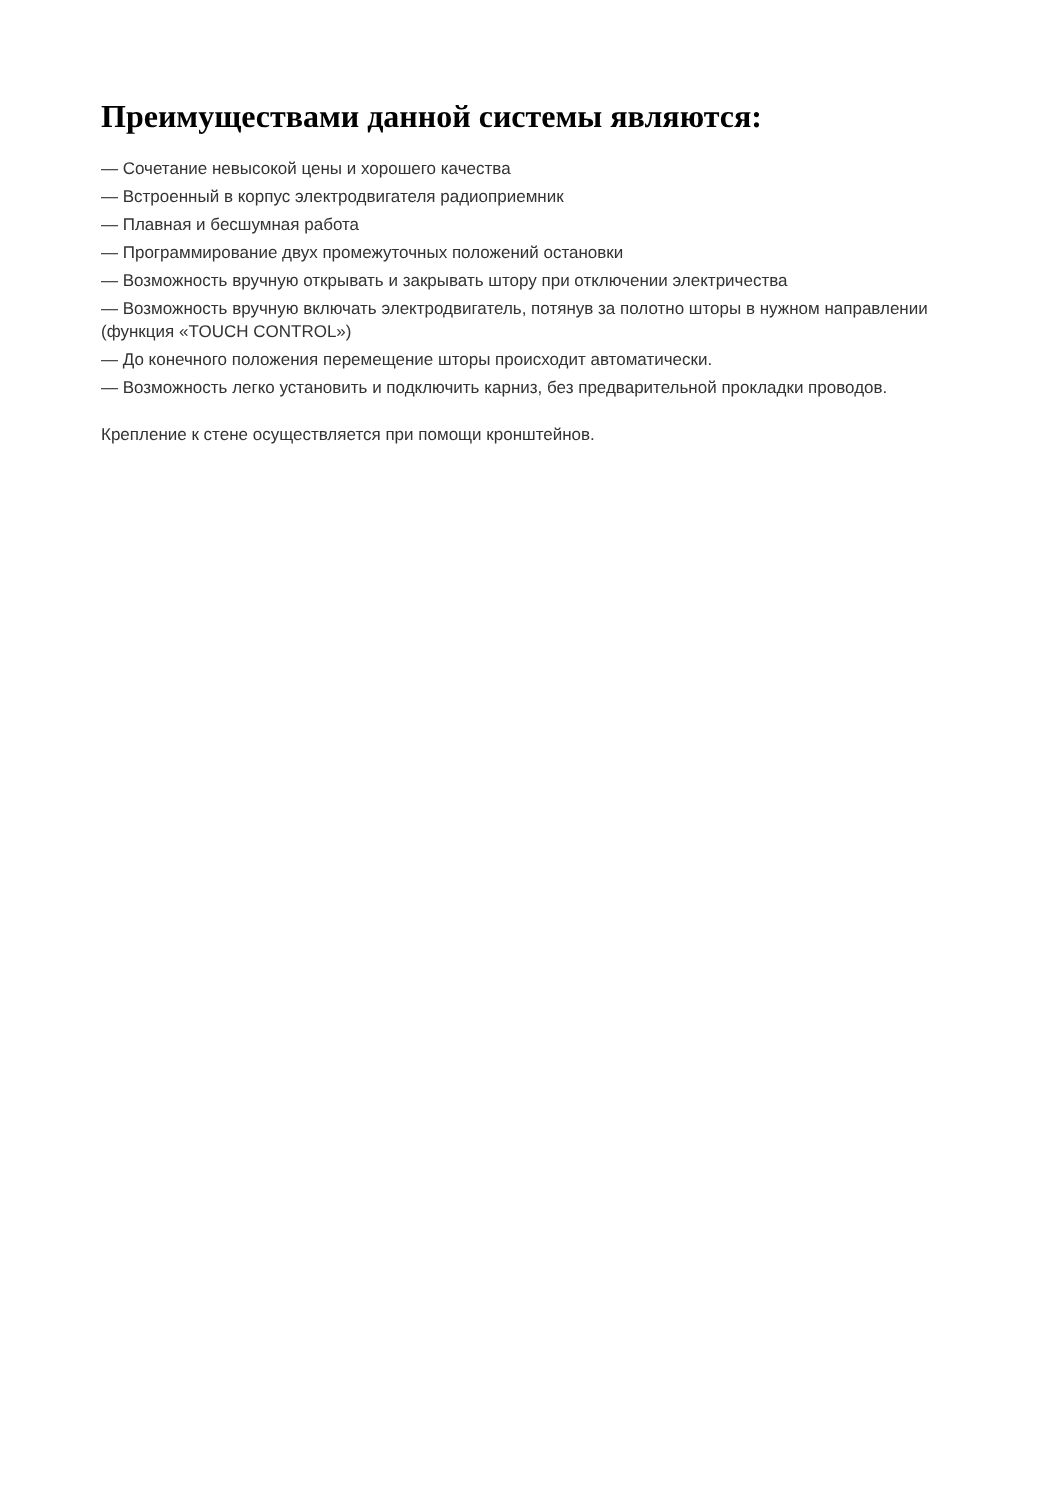Преимуществами данной системы являются:
— Сочетание невысокой цены и хорошего качества
— Встроенный в корпус электродвигателя радиоприемник
— Плавная и бесшумная работа
— Программирование двух промежуточных положений остановки
— Возможность вручную открывать и закрывать штору при отключении электричества
— Возможность вручную включать электродвигатель, потянув за полотно шторы в нужном направлении (функция «TOUCH CONTROL»)
— До конечного положения перемещение шторы происходит автоматически.
— Возможность легко установить и подключить карниз, без предварительной прокладки проводов.
Крепление к стене осуществляется при помощи кронштейнов.